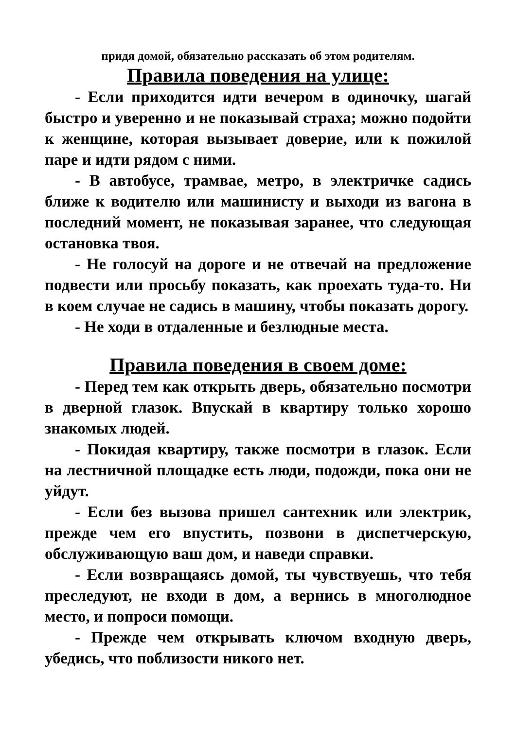придя домой, обязательно рассказать об этом родителям.
Правила поведения на улице:
- Если приходится идти вечером в одиночку, шагай быстро и уверенно и не показывай страха; можно подойти к женщине, которая вызывает доверие, или к пожилой паре и идти рядом с ними.
- В автобусе, трамвае, метро, в электричке садись ближе к водителю или машинисту и выходи из вагона в последний момент, не показывая заранее, что следующая остановка твоя.
- Не голосуй на дороге и не отвечай на предложение подвести или просьбу показать, как проехать туда-то. Ни в коем случае не садись в машину, чтобы показать дорогу.
- Не ходи в отдаленные и безлюдные места.
Правила поведения в своем доме:
- Перед тем как открыть дверь, обязательно посмотри в дверной глазок. Впускай в квартиру только хорошо знакомых людей.
- Покидая квартиру, также посмотри в глазок. Если на лестничной площадке есть люди, подожди, пока они не уйдут.
- Если без вызова пришел сантехник или электрик, прежде чем его впустить, позвони в диспетчерскую, обслуживающую ваш дом, и наведи справки.
- Если возвращаясь домой, ты чувствуешь, что тебя преследуют, не входи в дом, а вернись в многолюдное место, и попроси помощи.
- Прежде чем открывать ключом входную дверь, убедись, что поблизости никого нет.